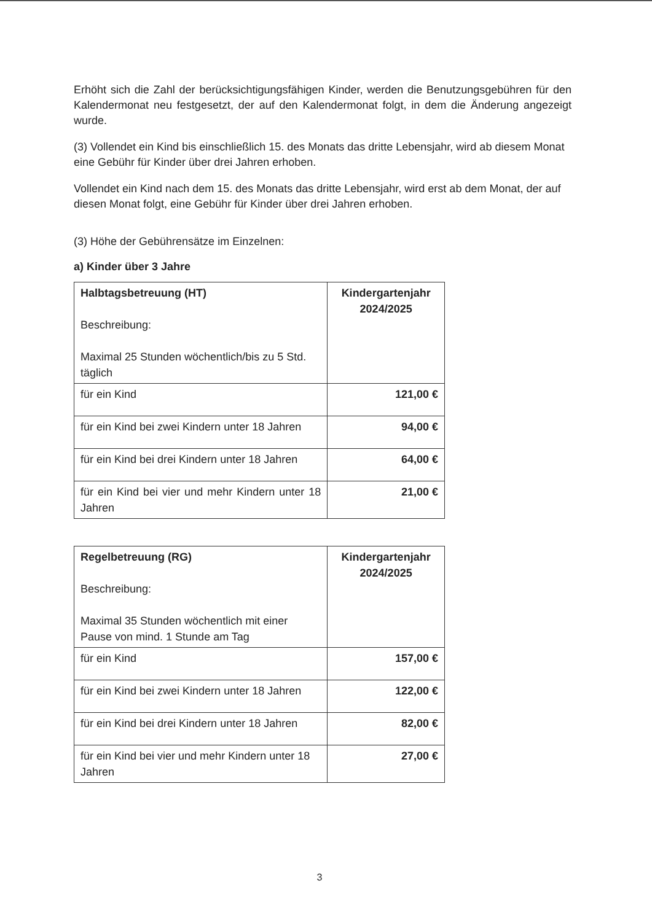Erhöht sich die Zahl der berücksichtigungsfähigen Kinder, werden die Benutzungsgebühren für den Kalendermonat neu festgesetzt, der auf den Kalendermonat folgt, in dem die Änderung angezeigt wurde.
(3) Vollendet ein Kind bis einschließlich 15. des Monats das dritte Lebensjahr, wird ab diesem Monat eine Gebühr für Kinder über drei Jahren erhoben.
Vollendet ein Kind nach dem 15. des Monats das dritte Lebensjahr, wird erst ab dem Monat, der auf diesen Monat folgt, eine Gebühr für Kinder über drei Jahren erhoben.
(3) Höhe der Gebührensätze im Einzelnen:
a) Kinder über 3 Jahre
| Halbtagsbetreuung (HT) Beschreibung: Maximal 25 Stunden wöchentlich/bis zu 5 Std. täglich | Kindergartenjahr 2024/2025 |
| für ein Kind | 121,00 € |
| für ein Kind bei zwei Kindern unter 18 Jahren | 94,00 € |
| für ein Kind bei drei Kindern unter 18 Jahren | 64,00 € |
| für ein Kind bei vier und mehr Kindern unter 18 Jahren | 21,00 € |
| Regelbetreuung (RG) Beschreibung: Maximal 35 Stunden wöchentlich mit einer Pause von mind. 1 Stunde am Tag | Kindergartenjahr 2024/2025 |
| für ein Kind | 157,00 € |
| für ein Kind bei zwei Kindern unter 18 Jahren | 122,00 € |
| für ein Kind bei drei Kindern unter 18 Jahren | 82,00 € |
| für ein Kind bei vier und mehr Kindern unter 18 Jahren | 27,00 € |
3